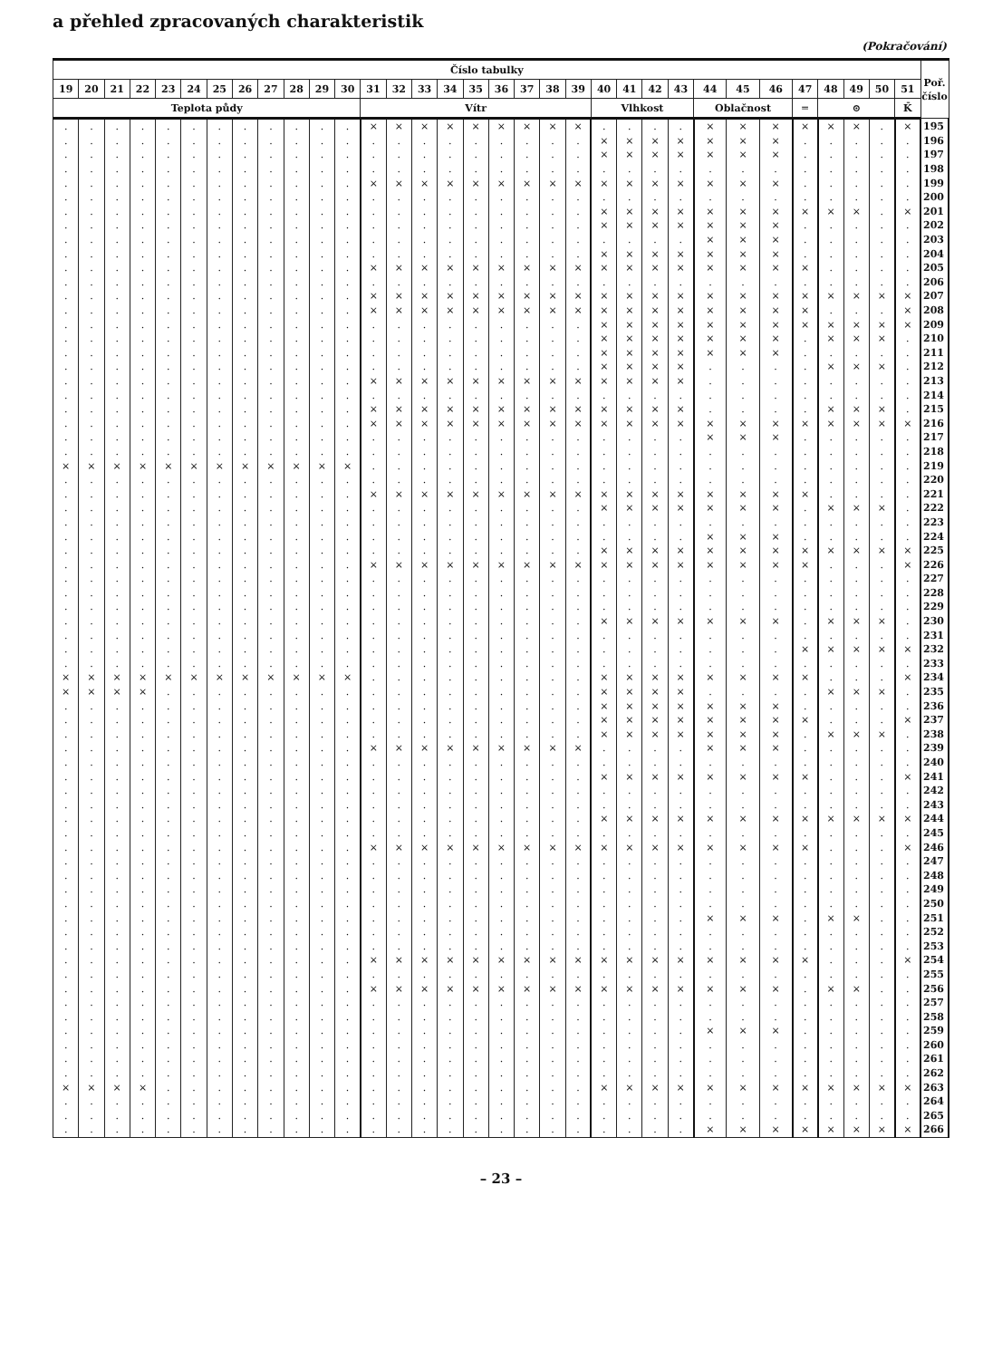a přehled zpracovaných charakteristik
(Pokračování)
| Číslo tabulky | | | | | | | | | | | | | | | | | | | | | | | | | | | | | | | | | Poř. číslo |
| --- | --- | --- | --- | --- | --- | --- | --- | --- | --- | --- | --- | --- | --- | --- | --- | --- | --- | --- | --- | --- | --- | --- | --- | --- | --- | --- | --- | --- | --- | --- | --- | --- | --- |
| 19 | 20 | 21 | 22 | 23 | 24 | 25 | 26 | 27 | 28 | 29 | 30 | 31 | 32 | 33 | 34 | 35 | 36 | 37 | 38 | 39 | 40 | 41 | 42 | 43 | 44 | 45 | 46 | 47 | 48 | 49 | 50 | 51 | |
| Teplota půdy | | | | | | | | | | | | Vítr | | | | | | | | | Vlhkost | | | | Oblačnost | | | ═ | ⊙ | | | K̄ | |
| . | . | . | . | . | . | . | . | . | . | . | . | × | × | × | × | × | × | × | × | × | . | . | . | . | × | × | × | × | × | × | . | × | 195 |
| . | . | . | . | . | . | . | . | . | . | . | . | . | . | . | . | . | . | . | . | . | × | × | × | × | × | × | × | . | . | . | . | . | 196 |
| . | . | . | . | . | . | . | . | . | . | . | . | . | . | . | . | . | . | . | . | . | × | × | × | × | × | × | × | . | . | . | . | . | 197 |
| . | . | . | . | . | . | . | . | . | . | . | . | . | . | . | . | . | . | . | . | . | . | . | . | . | . | . | . | . | . | . | . | . | 198 |
| . | . | . | . | . | . | . | . | . | . | . | . | × | × | × | × | × | × | × | × | × | × | × | × | × | × | × | × | . | . | . | . | . | 199 |
| . | . | . | . | . | . | . | . | . | . | . | . | . | . | . | . | . | . | . | . | . | . | . | . | . | . | . | . | . | . | . | . | . | 200 |
| . | . | . | . | . | . | . | . | . | . | . | . | . | . | . | . | . | . | . | . | . | × | × | × | × | × | × | × | × | × | × | . | × | 201 |
| . | . | . | . | . | . | . | . | . | . | . | . | . | . | . | . | . | . | . | . | . | × | × | × | × | × | × | × | . | . | . | . | . | 202 |
| . | . | . | . | . | . | . | . | . | . | . | . | . | . | . | . | . | . | . | . | . | . | . | . | . | × | × | × | . | . | . | . | . | 203 |
| . | . | . | . | . | . | . | . | . | . | . | . | . | . | . | . | . | . | . | . | . | × | × | × | × | × | × | × | . | . | . | . | . | 204 |
| . | . | . | . | . | . | . | . | . | . | . | . | × | × | × | × | × | × | × | × | × | × | × | × | × | × | × | × | × | . | . | . | . | 205 |
| . | . | . | . | . | . | . | . | . | . | . | . | . | . | . | . | . | . | . | . | . | . | . | . | . | . | . | . | . | . | . | . | . | 206 |
| . | . | . | . | . | . | . | . | . | . | . | . | × | × | × | × | × | × | × | × | × | × | × | × | × | × | × | × | × | × | × | × | × | 207 |
| . | . | . | . | . | . | . | . | . | . | . | . | × | × | × | × | × | × | × | × | × | × | × | × | × | × | × | × | × | . | . | . | × | 208 |
| . | . | . | . | . | . | . | . | . | . | . | . | . | . | . | . | . | . | . | . | . | × | × | × | × | × | × | × | × | × | × | × | × | 209 |
| . | . | . | . | . | . | . | . | . | . | . | . | . | . | . | . | . | . | . | . | . | × | × | × | × | × | × | × | . | × | × | × | . | 210 |
| . | . | . | . | . | . | . | . | . | . | . | . | . | . | . | . | . | . | . | . | . | × | × | × | × | × | × | × | . | . | . | . | . | 211 |
| . | . | . | . | . | . | . | . | . | . | . | . | . | . | . | . | . | . | . | . | . | × | × | × | × | . | . | . | . | × | × | × | . | 212 |
| . | . | . | . | . | . | . | . | . | . | . | . | × | × | × | × | × | × | × | × | × | × | × | × | × | . | . | . | . | . | . | . | . | 213 |
| . | . | . | . | . | . | . | . | . | . | . | . | . | . | . | . | . | . | . | . | . | . | . | . | . | . | . | . | . | . | . | . | . | 214 |
| . | . | . | . | . | . | . | . | . | . | . | . | × | × | × | × | × | × | × | × | × | × | × | × | × | . | . | . | . | × | × | × | . | 215 |
| . | . | . | . | . | . | . | . | . | . | . | . | × | × | × | × | × | × | × | × | × | × | × | × | × | × | × | × | × | × | × | × | × | 216 |
| . | . | . | . | . | . | . | . | . | . | . | . | . | . | . | . | . | . | . | . | . | . | . | . | . | × | × | × | . | . | . | . | . | 217 |
| . | . | . | . | . | . | . | . | . | . | . | . | . | . | . | . | . | . | . | . | . | . | . | . | . | . | . | . | . | . | . | . | . | 218 |
| × | × | × | × | × | × | × | × | × | × | × | × | . | . | . | . | . | . | . | . | . | . | . | . | . | . | . | . | . | . | . | . | . | 219 |
| . | . | . | . | . | . | . | . | . | . | . | . | . | . | . | . | . | . | . | . | . | . | . | . | . | . | . | . | . | . | . | . | . | 220 |
| . | . | . | . | . | . | . | . | . | . | . | . | × | × | × | × | × | × | × | × | × | × | × | × | × | × | × | × | × | . | . | . | . | 221 |
| . | . | . | . | . | . | . | . | . | . | . | . | . | . | . | . | . | . | . | . | . | × | × | × | × | × | × | × | . | × | × | × | . | 222 |
| . | . | . | . | . | . | . | . | . | . | . | . | . | . | . | . | . | . | . | . | . | . | . | . | . | . | . | . | . | . | . | . | . | 223 |
| . | . | . | . | . | . | . | . | . | . | . | . | . | . | . | . | . | . | . | . | . | . | . | . | . | × | × | × | . | . | . | . | . | 224 |
| . | . | . | . | . | . | . | . | . | . | . | . | . | . | . | . | . | . | . | . | . | × | × | × | × | × | × | × | × | × | × | × | × | 225 |
| . | . | . | . | . | . | . | . | . | . | . | . | × | × | × | × | × | × | × | × | × | × | × | × | × | × | × | × | × | . | . | . | × | 226 |
| . | . | . | . | . | . | . | . | . | . | . | . | . | . | . | . | . | . | . | . | . | . | . | . | . | . | . | . | . | . | . | . | . | 227 |
| . | . | . | . | . | . | . | . | . | . | . | . | . | . | . | . | . | . | . | . | . | . | . | . | . | . | . | . | . | . | . | . | . | 228 |
| . | . | . | . | . | . | . | . | . | . | . | . | . | . | . | . | . | . | . | . | . | . | . | . | . | . | . | . | . | . | . | . | . | 229 |
| . | . | . | . | . | . | . | . | . | . | . | . | . | . | . | . | . | . | . | . | . | × | × | × | × | × | × | × | . | × | × | × | . | 230 |
| . | . | . | . | . | . | . | . | . | . | . | . | . | . | . | . | . | . | . | . | . | . | . | . | . | . | . | . | . | . | . | . | . | 231 |
| . | . | . | . | . | . | . | . | . | . | . | . | . | . | . | . | . | . | . | . | . | . | . | . | . | . | . | . | × | × | × | × | × | 232 |
| . | . | . | . | . | . | . | . | . | . | . | . | . | . | . | . | . | . | . | . | . | . | . | . | . | . | . | . | . | . | . | . | . | 233 |
| × | × | × | × | × | × | × | × | × | × | × | × | . | . | . | . | . | . | . | . | . | × | × | × | × | × | × | × | × | . | . | . | × | 234 |
| × | × | × | × | . | . | . | . | . | . | . | . | . | . | . | . | . | . | . | . | . | × | × | × | × | . | . | . | . | × | × | × | . | 235 |
| . | . | . | . | . | . | . | . | . | . | . | . | . | . | . | . | . | . | . | . | . | × | × | × | × | × | × | × | . | . | . | . | . | 236 |
| . | . | . | . | . | . | . | . | . | . | . | . | . | . | . | . | . | . | . | . | . | × | × | × | × | × | × | × | × | . | . | . | × | 237 |
| . | . | . | . | . | . | . | . | . | . | . | . | . | . | . | . | . | . | . | . | . | × | × | × | × | × | × | × | . | × | × | × | . | 238 |
| . | . | . | . | . | . | . | . | . | . | . | . | × | × | × | × | × | × | × | × | × | . | . | . | . | × | × | × | . | . | . | . | . | 239 |
| . | . | . | . | . | . | . | . | . | . | . | . | . | . | . | . | . | . | . | . | . | . | . | . | . | . | . | . | . | . | . | . | . | 240 |
| . | . | . | . | . | . | . | . | . | . | . | . | . | . | . | . | . | . | . | . | . | × | × | × | × | × | × | × | × | . | . | . | × | 241 |
| . | . | . | . | . | . | . | . | . | . | . | . | . | . | . | . | . | . | . | . | . | . | . | . | . | . | . | . | . | . | . | . | . | 242 |
| . | . | . | . | . | . | . | . | . | . | . | . | . | . | . | . | . | . | . | . | . | . | . | . | . | . | . | . | . | . | . | . | . | 243 |
| . | . | . | . | . | . | . | . | . | . | . | . | . | . | . | . | . | . | . | . | . | × | × | × | × | × | × | × | × | × | × | × | × | 244 |
| . | . | . | . | . | . | . | . | . | . | . | . | . | . | . | . | . | . | . | . | . | . | . | . | . | . | . | . | . | . | . | . | . | 245 |
| . | . | . | . | . | . | . | . | . | . | . | . | × | × | × | × | × | × | × | × | × | × | × | × | × | × | × | × | × | . | . | . | × | 246 |
| . | . | . | . | . | . | . | . | . | . | . | . | . | . | . | . | . | . | . | . | . | . | . | . | . | . | . | . | . | . | . | . | . | 247 |
| . | . | . | . | . | . | . | . | . | . | . | . | . | . | . | . | . | . | . | . | . | . | . | . | . | . | . | . | . | . | . | . | . | 248 |
| . | . | . | . | . | . | . | . | . | . | . | . | . | . | . | . | . | . | . | . | . | . | . | . | . | . | . | . | . | . | . | . | . | 249 |
| . | . | . | . | . | . | . | . | . | . | . | . | . | . | . | . | . | . | . | . | . | . | . | . | . | . | . | . | . | . | . | . | . | 250 |
| . | . | . | . | . | . | . | . | . | . | . | . | . | . | . | . | . | . | . | . | . | . | . | . | . | × | × | × | . | × | × | . | . | 251 |
| . | . | . | . | . | . | . | . | . | . | . | . | . | . | . | . | . | . | . | . | . | . | . | . | . | . | . | . | . | . | . | . | . | 252 |
| . | . | . | . | . | . | . | . | . | . | . | . | . | . | . | . | . | . | . | . | . | . | . | . | . | . | . | . | . | . | . | . | . | 253 |
| . | . | . | . | . | . | . | . | . | . | . | . | × | × | × | × | × | × | × | × | × | × | × | × | × | × | × | × | × | . | . | . | × | 254 |
| . | . | . | . | . | . | . | . | . | . | . | . | . | . | . | . | . | . | . | . | . | . | . | . | . | . | . | . | . | . | . | . | . | 255 |
| . | . | . | . | . | . | . | . | . | . | . | . | × | × | × | × | × | × | × | × | × | × | × | × | × | × | × | × | . | × | × | . | . | 256 |
| . | . | . | . | . | . | . | . | . | . | . | . | . | . | . | . | . | . | . | . | . | . | . | . | . | . | . | . | . | . | . | . | . | 257 |
| . | . | . | . | . | . | . | . | . | . | . | . | . | . | . | . | . | . | . | . | . | . | . | . | . | . | . | . | . | . | . | . | . | 258 |
| . | . | . | . | . | . | . | . | . | . | . | . | . | . | . | . | . | . | . | . | . | . | . | . | . | × | × | × | . | . | . | . | . | 259 |
| . | . | . | . | . | . | . | . | . | . | . | . | . | . | . | . | . | . | . | . | . | . | . | . | . | . | . | . | . | . | . | . | . | 260 |
| . | . | . | . | . | . | . | . | . | . | . | . | . | . | . | . | . | . | . | . | . | . | . | . | . | . | . | . | . | . | . | . | . | 261 |
| . | . | . | . | . | . | . | . | . | . | . | . | . | . | . | . | . | . | . | . | . | . | . | . | . | . | . | . | . | . | . | . | . | 262 |
| × | × | × | × | . | . | . | . | . | . | . | . | . | . | . | . | . | . | . | . | . | × | × | × | × | × | × | × | × | × | × | × | × | 263 |
| . | . | . | . | . | . | . | . | . | . | . | . | . | . | . | . | . | . | . | . | . | . | . | . | . | . | . | . | . | . | . | . | . | 264 |
| . | . | . | . | . | . | . | . | . | . | . | . | . | . | . | . | . | . | . | . | . | . | . | . | . | . | . | . | . | . | . | . | . | 265 |
| . | . | . | . | . | . | . | . | . | . | . | . | . | . | . | . | . | . | . | . | . | . | . | . | . | × | × | × | × | × | × | × | × | 266 |
– 23 –